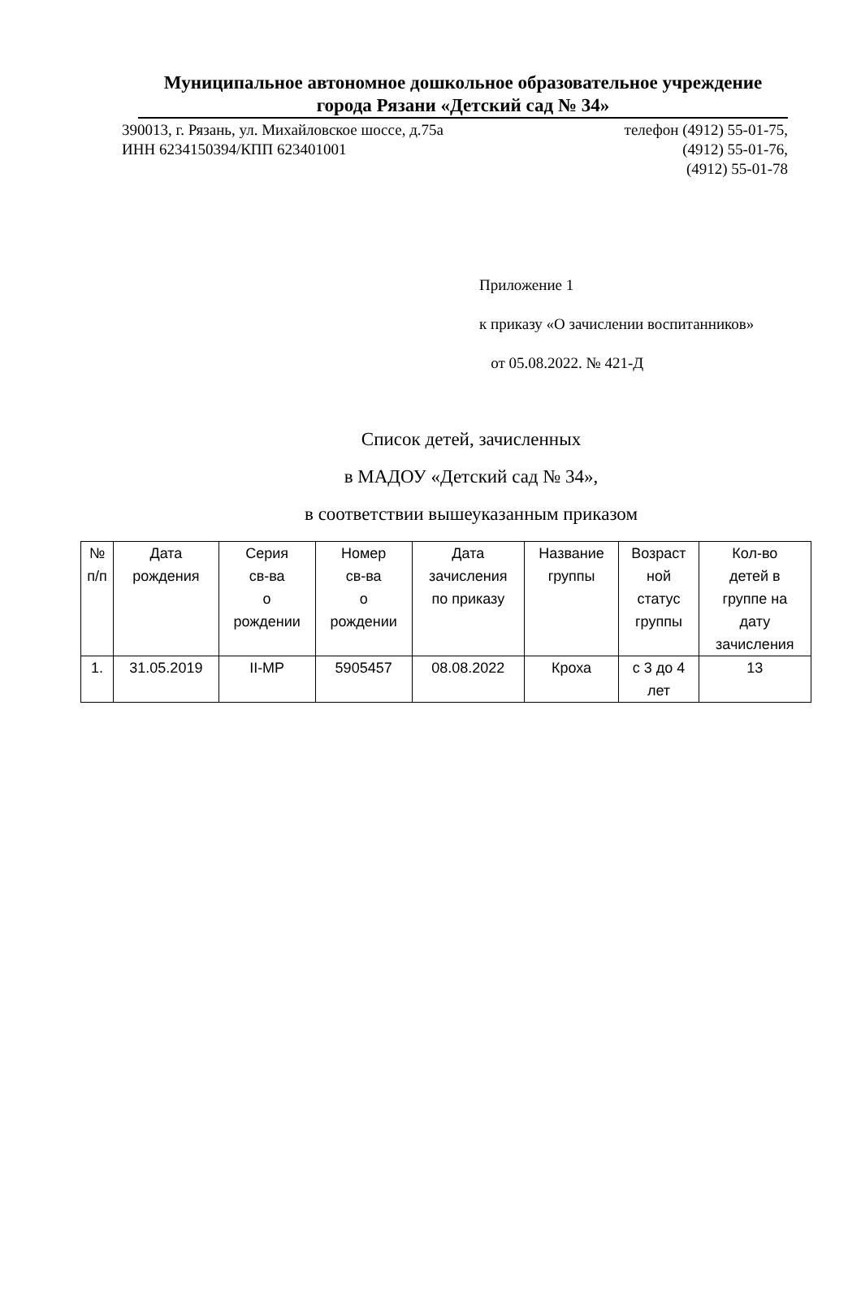Муниципальное автономное дошкольное образовательное учреждение
города Рязани «Детский сад № 34»
390013, г. Рязань, ул. Михайловское шоссе, д.75а
ИНН 6234150394/КПП 623401001
телефон (4912) 55-01-75,
(4912) 55-01-76,
(4912) 55-01-78
Приложение 1
к приказу «О зачислении воспитанников»
от 05.08.2022. № 421-Д
Список детей, зачисленных
в МАДОУ «Детский сад № 34»,
в соответствии вышеуказанным приказом
| № п/п | Дата рождения | Серия св-ва о рождении | Номер св-ва о рождении | Дата зачисления по приказу | Название группы | Возраст ной статус группы | Кол-во детей в группе на дату зачисления |
| --- | --- | --- | --- | --- | --- | --- | --- |
| 1. | 31.05.2019 | II-МР | 5905457 | 08.08.2022 | Кроха | с 3 до 4 лет | 13 |